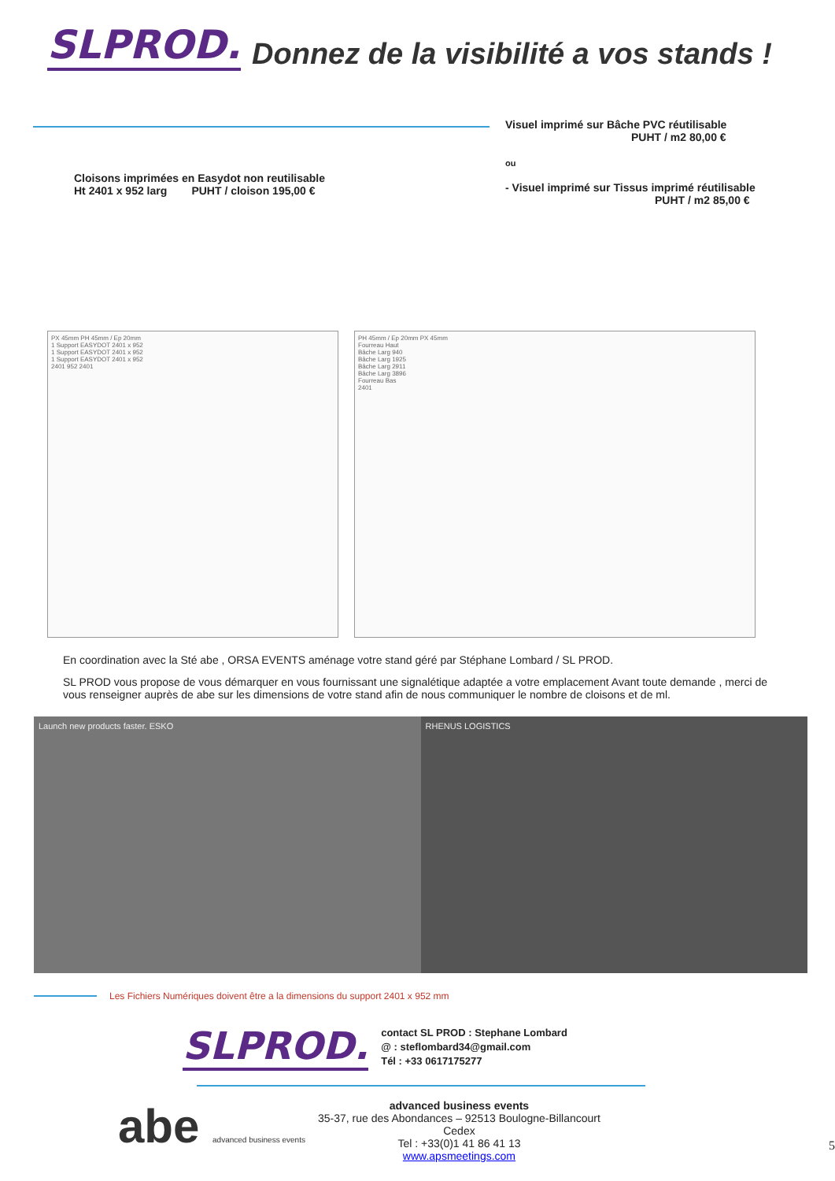SLPROD. Donnez de la visibilité a vos stands !
Cloisons imprimées en Easydot non reutilisable
Ht 2401 x 952 larg PUHT / cloison 195,00 €
Visuel imprimé sur Bâche PVC réutilisable
PUHT / m2 80,00 €
ou
- Visuel imprimé sur Tissus imprimé réutilisable
PUHT / m2 85,00 €
PX 45mm PH 45mm / Ep 20mm
1 Support EASYDOT 2401 x 952
1 Support EASYDOT 2401 x 952
1 Support EASYDOT 2401 x 952
2401 952 2401
PH 45mm / Ep 20mm PX 45mm
Fourreau Haut
Bâche Larg 940
Bâche Larg 1925
Bâche Larg 2911
Bâche Larg 3896
Fourreau Bas
2401
En coordination avec la Sté abe , ORSA EVENTS aménage votre stand géré par Stéphane Lombard / SL PROD.
SL PROD vous propose de vous démarquer en vous fournissant une signalétique adaptée a votre emplacement Avant toute demande , merci de vous renseigner auprès de abe sur les dimensions de votre stand afin de nous communiquer le nombre de cloisons et de ml.
Launch new products faster. ESKO
RHENUS LOGISTICS
Les Fichiers Numériques doivent être a la dimensions du support 2401 x 952 mm
SLPROD.
contact SL PROD : Stephane Lombard
@ : steflombard34@gmail.com
Tél : +33 0617175277
abe advanced business events
advanced business events
35-37, rue des Abondances – 92513 Boulogne-Billancourt Cedex
Tel : +33(0)1 41 86 41 13
www.apsmeetings.com
5